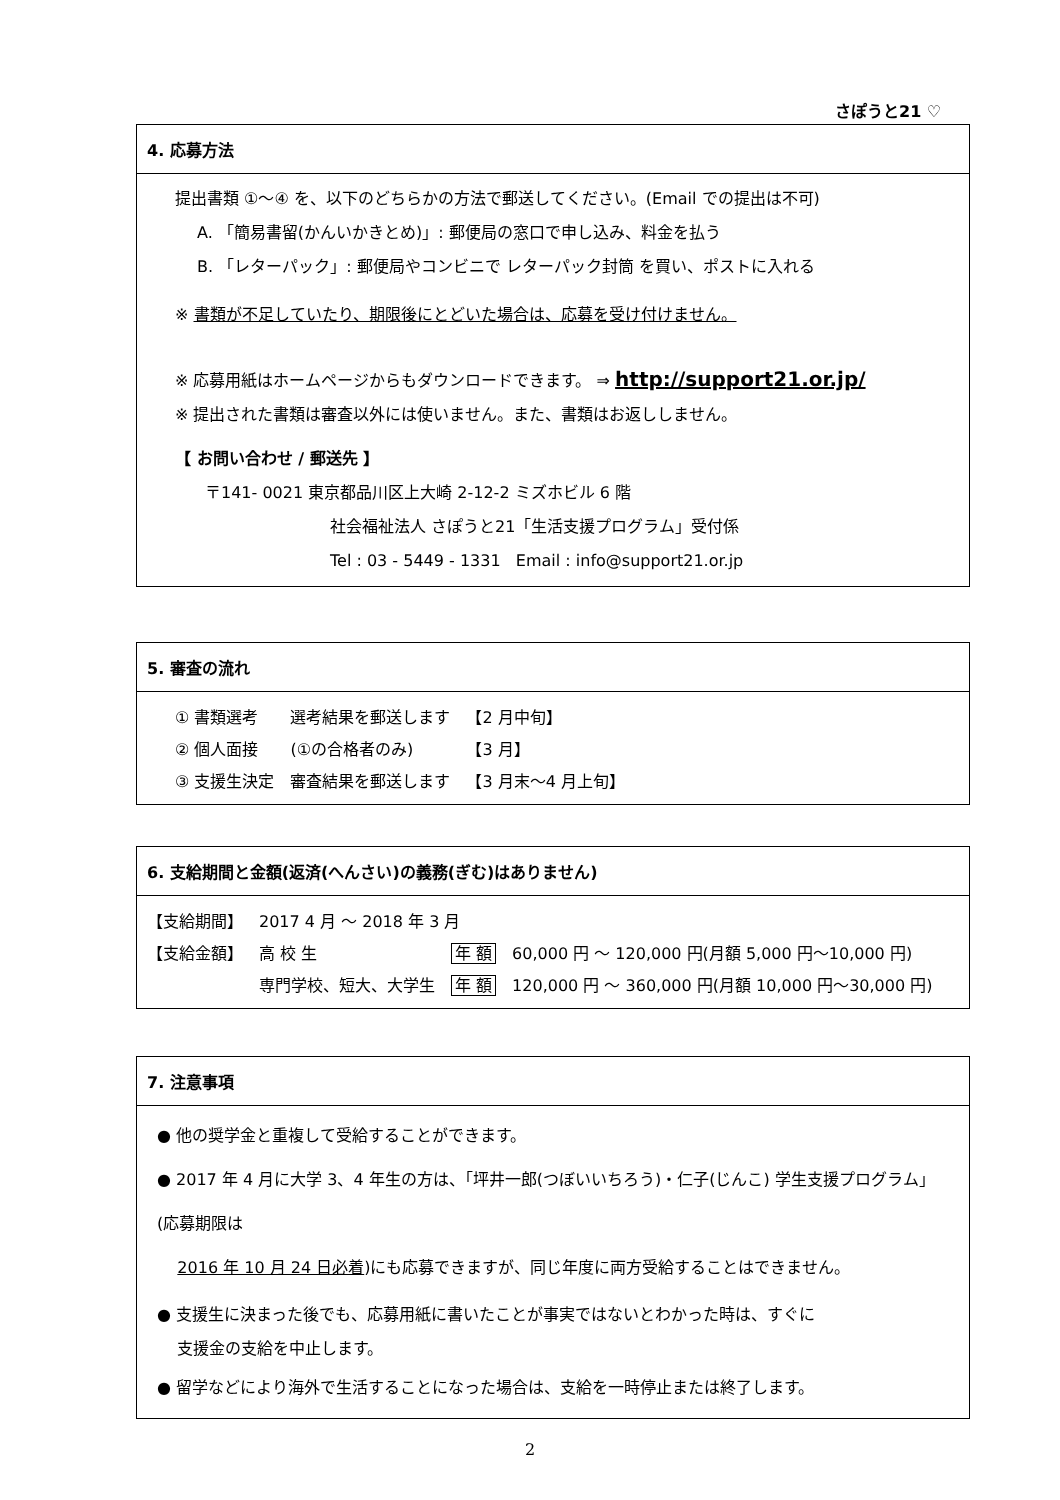さぽうと21 ♡
4. 応募方法
提出書類 ①〜④ を、以下のどちらかの方法で郵送してください。(Email での提出は不可)
A. 「簡易書留(かんいかきとめ)」: 郵便局の窓口で申し込み、料金を払う
B. 「レターパック」: 郵便局やコンビニで レターパック封筒 を買い、ポストに入れる
※ 書類が不足していたり、期限後にとどいた場合は、応募を受け付けません。
※ 応募用紙はホームページからもダウンロードできます。 ⇒ http://support21.or.jp/
※ 提出された書類は審査以外には使いません。また、書類はお返ししません。
【 お問い合わせ / 郵送先 】
〒141- 0021 東京都品川区上大崎 2-12-2 ミズホビル 6 階
社会福祉法人 さぽうと21「生活支援プログラム」受付係
Tel : 03 - 5449 - 1331 Email : info@support21.or.jp
5. 審査の流れ
| ① 書類選考 | 選考結果を郵送します | 【2 月中旬】 |
| ② 個人面接 | (①の合格者のみ) | 【3 月】 |
| ③ 支援生決定 | 審査結果を郵送します | 【3 月末〜4 月上旬】 |
6. 支給期間と金額(返済(へんさい)の義務(ぎむ)はありません)
| 【支給期間】 | 2017 4 月 〜 2018 年 3 月 | | |
| 【支給金額】 | 高 校 生 | 年 額 | 60,000 円 〜 120,000 円(月額 5,000 円〜10,000 円) |
| | 専門学校、短大、大学生 | 年 額 | 120,000 円 〜 360,000 円(月額 10,000 円〜30,000 円) |
7. 注意事項
● 他の奨学金と重複して受給することができます。
● 2017 年 4 月に大学 3、4 年生の方は、「坪井一郎(つぼいいちろう)・仁子(じんこ) 学生支援プログラム」(応募期限は
2016 年 10 月 24 日必着)にも応募できますが、同じ年度に両方受給することはできません。
● 支援生に決まった後でも、応募用紙に書いたことが事実ではないとわかった時は、すぐに
支援金の支給を中止します。
● 留学などにより海外で生活することになった場合は、支給を一時停止または終了します。
2